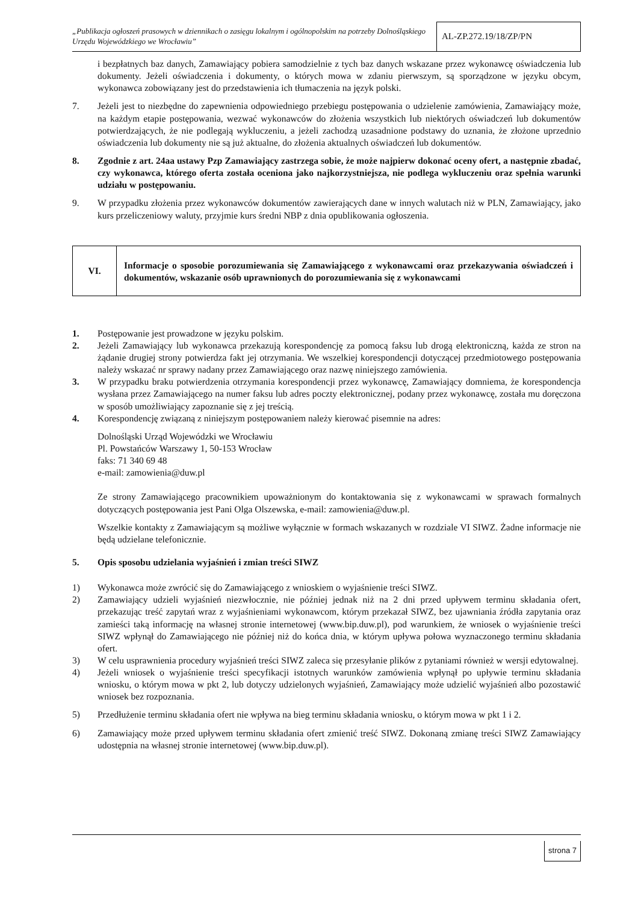„Publikacja ogłoszeń prasowych w dziennikach o zasięgu lokalnym i ogólnopolskim na potrzeby Dolnośląskiego Urzędu Wojewódzkiego we Wrocławiu”
AL-ZP.272.19/18/ZP/PN
i bezpłatnych baz danych, Zamawiający pobiera samodzielnie z tych baz danych wskazane przez wykonawcę oświadczenia lub dokumenty. Jeżeli oświadczenia i dokumenty, o których mowa w zdaniu pierwszym, są sporządzone w języku obcym, wykonawca zobowiązany jest do przedstawienia ich tłumaczenia na język polski.
7. Jeżeli jest to niezbędne do zapewnienia odpowiedniego przebiegu postępowania o udzielenie zamówienia, Zamawiający może, na każdym etapie postępowania, wezwać wykonawców do złożenia wszystkich lub niektórych oświadczeń lub dokumentów potwierdzających, że nie podlegają wykluczeniu, a jeżeli zachodzą uzasadnione podstawy do uznania, że złożone uprzednio oświadczenia lub dokumenty nie są już aktualne, do złożenia aktualnych oświadczeń lub dokumentów.
8. Zgodnie z art. 24aa ustawy Pzp Zamawiający zastrzega sobie, że może najpierw dokonać oceny ofert, a następnie zbadać, czy wykonawca, którego oferta została oceniona jako najkorzystniejsza, nie podlega wykluczeniu oraz spełnia warunki udziału w postępowaniu.
9. W przypadku złożenia przez wykonawców dokumentów zawierających dane w innych walutach niż w PLN, Zamawiający, jako kurs przeliczeniowy waluty, przyjmie kurs średni NBP z dnia opublikowania ogłoszenia.
VI.
Informacje o sposobie porozumiewania się Zamawiającego z wykonawcami oraz przekazywania oświadczeń i dokumentów, wskazanie osób uprawnionych do porozumiewania się z wykonawcami
1. Postępowanie jest prowadzone w języku polskim.
2. Jeżeli Zamawiający lub wykonawca przekazują korespondencję za pomocą faksu lub drogą elektroniczną, każda ze stron na żądanie drugiej strony potwierdza fakt jej otrzymania. We wszelkiej korespondencji dotyczącej przedmiotowego postępowania należy wskazać nr sprawy nadany przez Zamawiającego oraz nazwę niniejszego zamówienia.
3. W przypadku braku potwierdzenia otrzymania korespondencji przez wykonawcę, Zamawiający domniema, że korespondencja wysłana przez Zamawiającego na numer faksu lub adres poczty elektronicznej, podany przez wykonawcę, została mu doręczona w sposób umożliwiający zapoznanie się z jej treścią.
4. Korespondencję związaną z niniejszym postępowaniem należy kierować pisemnie na adres:
Dolnośląski Urząd Wojewódzki we Wrocławiu
Pl. Powstańców Warszawy 1, 50-153 Wrocław
faks: 71 340 69 48
e-mail: zamowienia@duw.pl
Ze strony Zamawiającego pracownikiem upoważnionym do kontaktowania się z wykonawcami w sprawach formalnych dotyczących postępowania jest Pani Olga Olszewska, e-mail: zamowienia@duw.pl.
Wszelkie kontakty z Zamawiającym są możliwe wyłącznie w formach wskazanych w rozdziale VI SIWZ. Żadne informacje nie będą udzielane telefonicznie.
5. Opis sposobu udzielania wyjaśnień i zmian treści SIWZ
1) Wykonawca może zwrócić się do Zamawiającego z wnioskiem o wyjaśnienie treści SIWZ.
2) Zamawiający udzieli wyjaśnień niezwłocznie, nie później jednak niż na 2 dni przed upływem terminu składania ofert, przekazując treść zapytań wraz z wyjaśnieniami wykonawcom, którym przekazał SIWZ, bez ujawniania źródła zapytania oraz zamieści taką informację na własnej stronie internetowej (www.bip.duw.pl), pod warunkiem, że wniosek o wyjaśnienie treści SIWZ wpłynął do Zamawiającego nie później niż do końca dnia, w którym upływa połowa wyznaczonego terminu składania ofert.
3) W celu usprawnienia procedury wyjaśnień treści SIWZ zaleca się przesyłanie plików z pytaniami również w wersji edytowalnej.
4) Jeżeli wniosek o wyjaśnienie treści specyfikacji istotnych warunków zamówienia wpłynął po upływie terminu składania wniosku, o którym mowa w pkt 2, lub dotyczy udzielonych wyjaśnień, Zamawiający może udzielić wyjaśnień albo pozostawić wniosek bez rozpoznania.
5) Przedłużenie terminu składania ofert nie wpływa na bieg terminu składania wniosku, o którym mowa w pkt 1 i 2.
6) Zamawiający może przed upływem terminu składania ofert zmienić treść SIWZ. Dokonaną zmianę treści SIWZ Zamawiający udostępnia na własnej stronie internetowej (www.bip.duw.pl).
strona 7